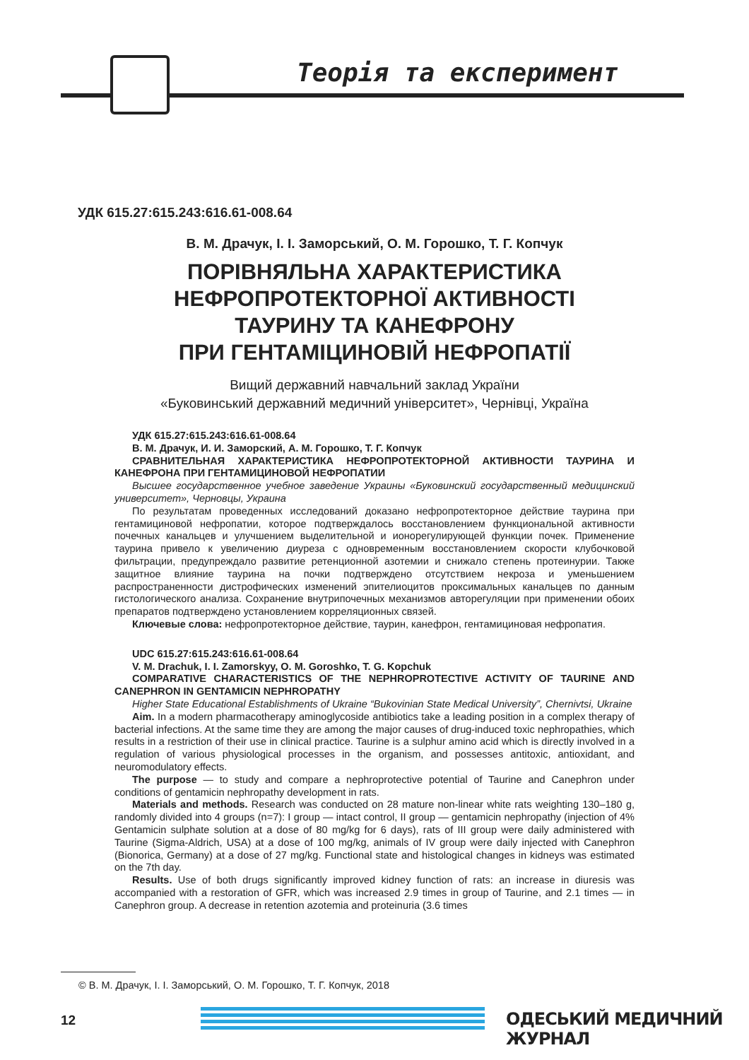Теорія та експеримент
УДК 615.27:615.243:616.61-008.64
В. М. Драчук, І. І. Заморський, О. М. Горошко, Т. Г. Копчук
ПОРІВНЯЛЬНА ХАРАКТЕРИСТИКА
НЕФРОПРОТЕКТОРНОЇ АКТИВНОСТІ
ТАУРИНУ ТА КАНЕФРОНУ
ПРИ ГЕНТАМІЦИНОВІЙ НЕФРОПАТІЇ
Вищий державний навчальний заклад України
«Буковинський державний медичний університет», Чернівці, Україна
УДК 615.27:615.243:616.61-008.64
В. М. Драчук, И. И. Заморский, А. М. Горошко, Т. Г. Копчук
СРАВНИТЕЛЬНАЯ ХАРАКТЕРИСТИКА НЕФРОПРОТЕКТОРНОЙ АКТИВНОСТИ ТАУРИНА И КАНЕФРОНА ПРИ ГЕНТАМИЦИНОВОЙ НЕФРОПАТИИ
Высшее государственное учебное заведение Украины «Буковинский государственный медицинский университет», Черновцы, Украина
По результатам проведенных исследований доказано нефропротекторное действие таурина при гентамициновой нефропатии, которое подтверждалось восстановлением функциональной активности почечных канальцев и улучшением выделительной и ионорегулирующей функции почек. Применение таурина привело к увеличению диуреза с одновременным восстановлением скорости клубочковой фильтрации, предупреждало развитие ретенционной азотемии и снижало степень протеинурии. Также защитное влияние таурина на почки подтверждено отсутствием некроза и уменьшением распространенности дистрофических изменений эпителиоцитов проксимальных канальцев по данным гистологического анализа. Сохранение внутрипочечных механизмов авторегуляции при применении обоих препаратов подтверждено установлением корреляционных связей.
Ключевые слова: нефропротекторное действие, таурин, канефрон, гентамициновая нефропатия.
UDC 615.27:615.243:616.61-008.64
V. M. Drachuk, I. I. Zamorskyy, O. M. Goroshko, T. G. Kopchuk
COMPARATIVE CHARACTERISTICS OF THE NEPHROPROTECTIVE ACTIVITY OF TAURINE AND CANEPHRON IN GENTAMICIN NEPHROPATHY
Higher State Educational Establishments of Ukraine “Bukovinian State Medical University”, Chernivtsi, Ukraine
Aim. In a modern pharmacotherapy aminoglycoside antibiotics take a leading position in a complex therapy of bacterial infections. At the same time they are among the major causes of drug-induced toxic nephropathies, which results in a restriction of their use in clinical practice. Taurine is a sulphur amino acid which is directly involved in a regulation of various physiological processes in the organism, and possesses antitoxic, antioxidant, and neuromodulatory effects.
The purpose — to study and compare a nephroprotective potential of Taurine and Canephron under conditions of gentamicin nephropathy development in rats.
Materials and methods. Research was conducted on 28 mature non-linear white rats weighting 130–180 g, randomly divided into 4 groups (n=7): I group — intact control, II group — gentamicin nephropathy (injection of 4% Gentamicin sulphate solution at a dose of 80 mg/kg for 6 days), rats of III group were daily administered with Taurine (Sigma-Aldrich, USA) at a dose of 100 mg/kg, animals of IV group were daily injected with Canephron (Bionorica, Germany) at a dose of 27 mg/kg. Functional state and histological changes in kidneys was estimated on the 7th day.
Results. Use of both drugs significantly improved kidney function of rats: an increase in diuresis was accompanied with a restoration of GFR, which was increased 2.9 times in group of Taurine, and 2.1 times — in Canephron group. A decrease in retention azotemia and proteinuria (3.6 times
© В. М. Драчук, І. І. Заморський, О. М. Горошко, Т. Г. Копчук, 2018
12 ОДЕСЬКИЙ МЕДИЧНИЙ ЖУРНАЛ